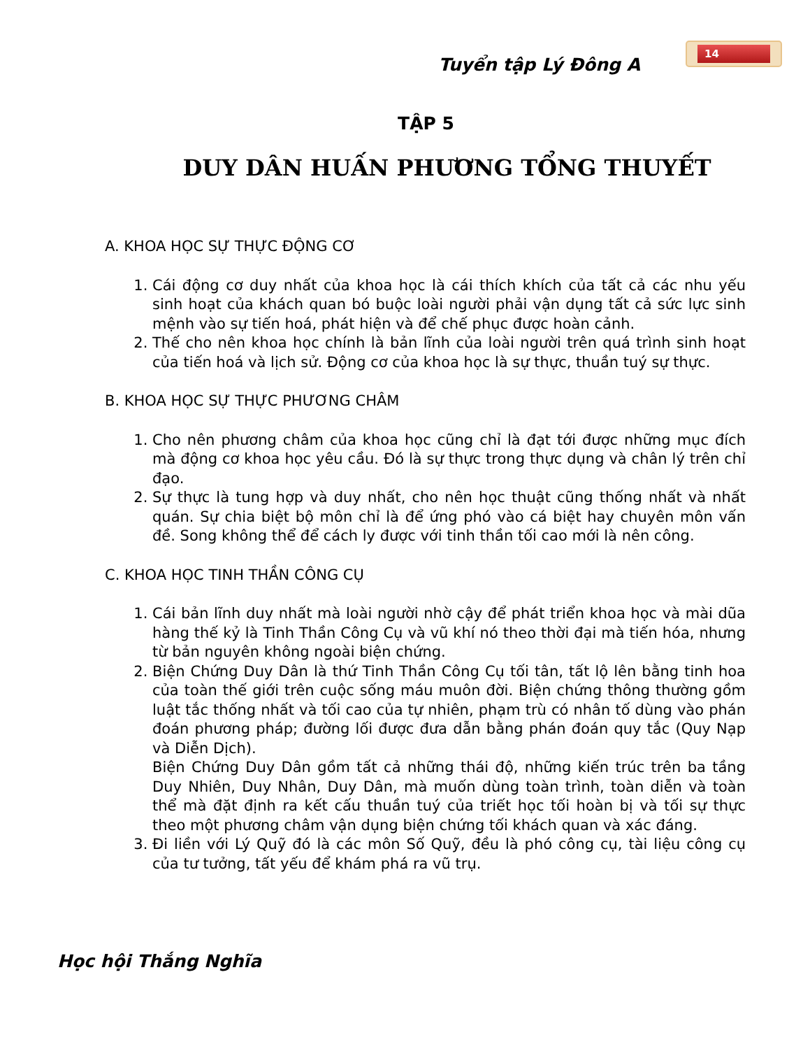Tuyển tập Lý Đông A
14
TẬP 5
DUY DÂN HUẤN PHƯƠNG TỔNG THUYẾT
A. KHOA HỌC SỰ THỰC ĐỘNG CƠ
1. Cái động cơ duy nhất của khoa học là cái thích khích của tất cả các nhu yếu sinh hoạt của khách quan bó buộc loài người phải vận dụng tất cả sức lực sinh mệnh vào sự tiến hoá, phát hiện và để chế phục được hoàn cảnh.
2. Thế cho nên khoa học chính là bản lĩnh của loài người trên quá trình sinh hoạt của tiến hoá và lịch sử. Động cơ của khoa học là sự thực, thuần tuý sự thực.
B. KHOA HỌC SỰ THỰC PHƯƠNG CHÂM
1. Cho nên phương châm của khoa học cũng chỉ là đạt tới được những mục đích mà động cơ khoa học yêu cầu. Đó là sự thực trong thực dụng và chân lý trên chỉ đạo.
2. Sự thực là tung hợp và duy nhất, cho nên học thuật cũng thống nhất và nhất quán. Sự chia biệt bộ môn chỉ là để ứng phó vào cá biệt hay chuyên môn vấn đề. Song không thể để cách ly được với tinh thần tối cao mới là nên công.
C. KHOA HỌC TINH THẦN CÔNG CỤ
1. Cái bản lĩnh duy nhất mà loài người nhờ cậy để phát triển khoa học và mài dũa hàng thế kỷ là Tinh Thần Công Cụ và vũ khí nó theo thời đại mà tiến hóa, nhưng từ bản nguyên không ngoài biện chứng.
2. Biện Chứng Duy Dân là thứ Tinh Thần Công Cụ tối tân, tất lộ lên bằng tinh hoa của toàn thế giới trên cuộc sống máu muôn đời. Biện chứng thông thường gồm luật tắc thống nhất và tối cao của tự nhiên, phạm trù có nhân tố dùng vào phán đoán phương pháp; đường lối được đưa dẫn bằng phán đoán quy tắc (Quy Nạp và Diễn Dịch).
Biện Chứng Duy Dân gồm tất cả những thái độ, những kiến trúc trên ba tầng Duy Nhiên, Duy Nhân, Duy Dân, mà muốn dùng toàn trình, toàn diễn và toàn thể mà đặt định ra kết cấu thuần tuý của triết học tối hoàn bị và tối sự thực theo một phương châm vận dụng biện chứng tối khách quan và xác đáng.
3. Đi liền với Lý Quỹ đó là các môn Số Quỹ, đều là phó công cụ, tài liệu công cụ của tư tưởng, tất yếu để khám phá ra vũ trụ.
Học hội Thắng Nghĩa